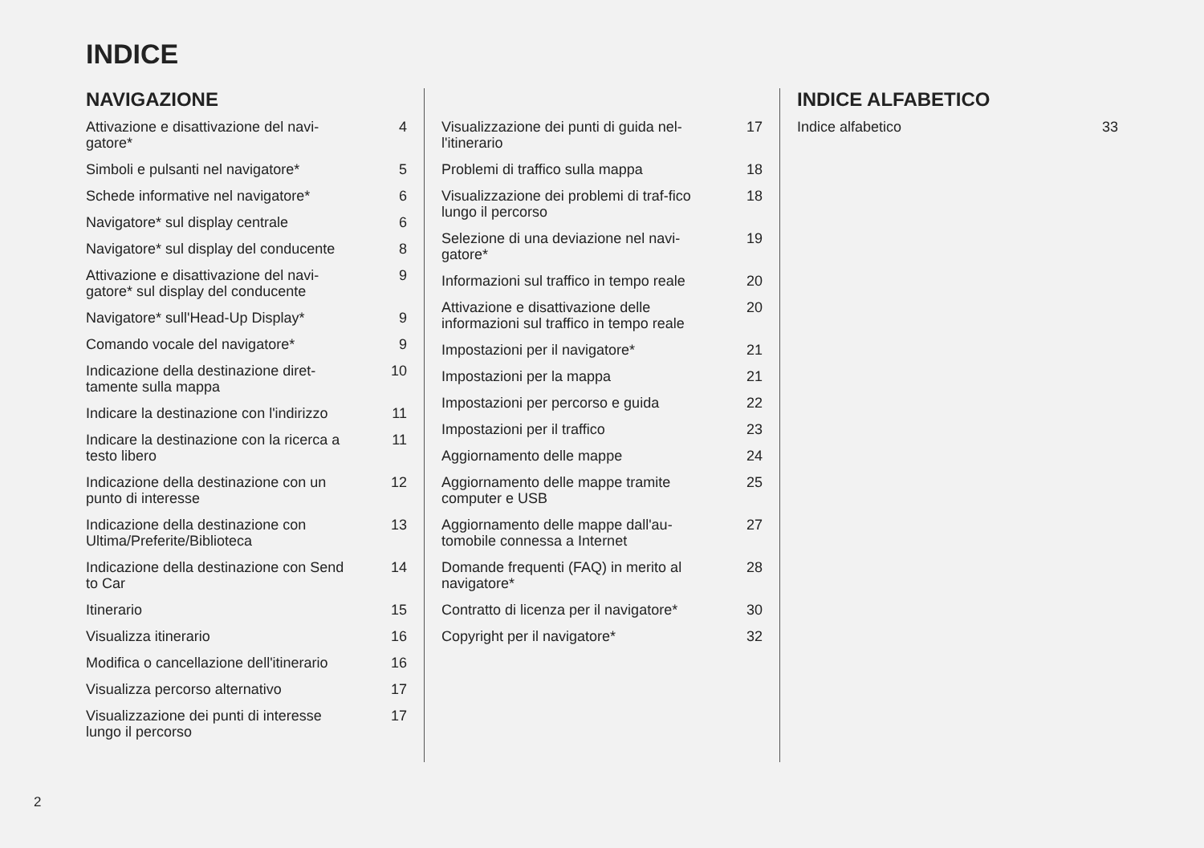INDICE
NAVIGAZIONE
Attivazione e disattivazione del navi-gatore* 4
Simboli e pulsanti nel navigatore* 5
Schede informative nel navigatore* 6
Navigatore* sul display centrale 6
Navigatore* sul display del conducente 8
Attivazione e disattivazione del navi-gatore* sul display del conducente 9
Navigatore* sull'Head-Up Display* 9
Comando vocale del navigatore* 9
Indicazione della destinazione diret-tamente sulla mappa 10
Indicare la destinazione con l'indirizzo 11
Indicare la destinazione con la ricerca a testo libero 11
Indicazione della destinazione con un punto di interesse 12
Indicazione della destinazione con Ultima/Preferite/Biblioteca 13
Indicazione della destinazione con Send to Car 14
Itinerario 15
Visualizza itinerario 16
Modifica o cancellazione dell'itinerario 16
Visualizza percorso alternativo 17
Visualizzazione dei punti di interesse lungo il percorso 17
Visualizzazione dei punti di guida nel-l'itinerario 17
Problemi di traffico sulla mappa 18
Visualizzazione dei problemi di traf-fico lungo il percorso 18
Selezione di una deviazione nel navi-gatore* 19
Informazioni sul traffico in tempo reale 20
Attivazione e disattivazione delle informazioni sul traffico in tempo reale 20
Impostazioni per il navigatore* 21
Impostazioni per la mappa 21
Impostazioni per percorso e guida 22
Impostazioni per il traffico 23
Aggiornamento delle mappe 24
Aggiornamento delle mappe tramite computer e USB 25
Aggiornamento delle mappe dall'au-tomobile connessa a Internet 27
Domande frequenti (FAQ) in merito al navigatore* 28
Contratto di licenza per il navigatore* 30
Copyright per il navigatore* 32
INDICE ALFABETICO
Indice alfabetico 33
2